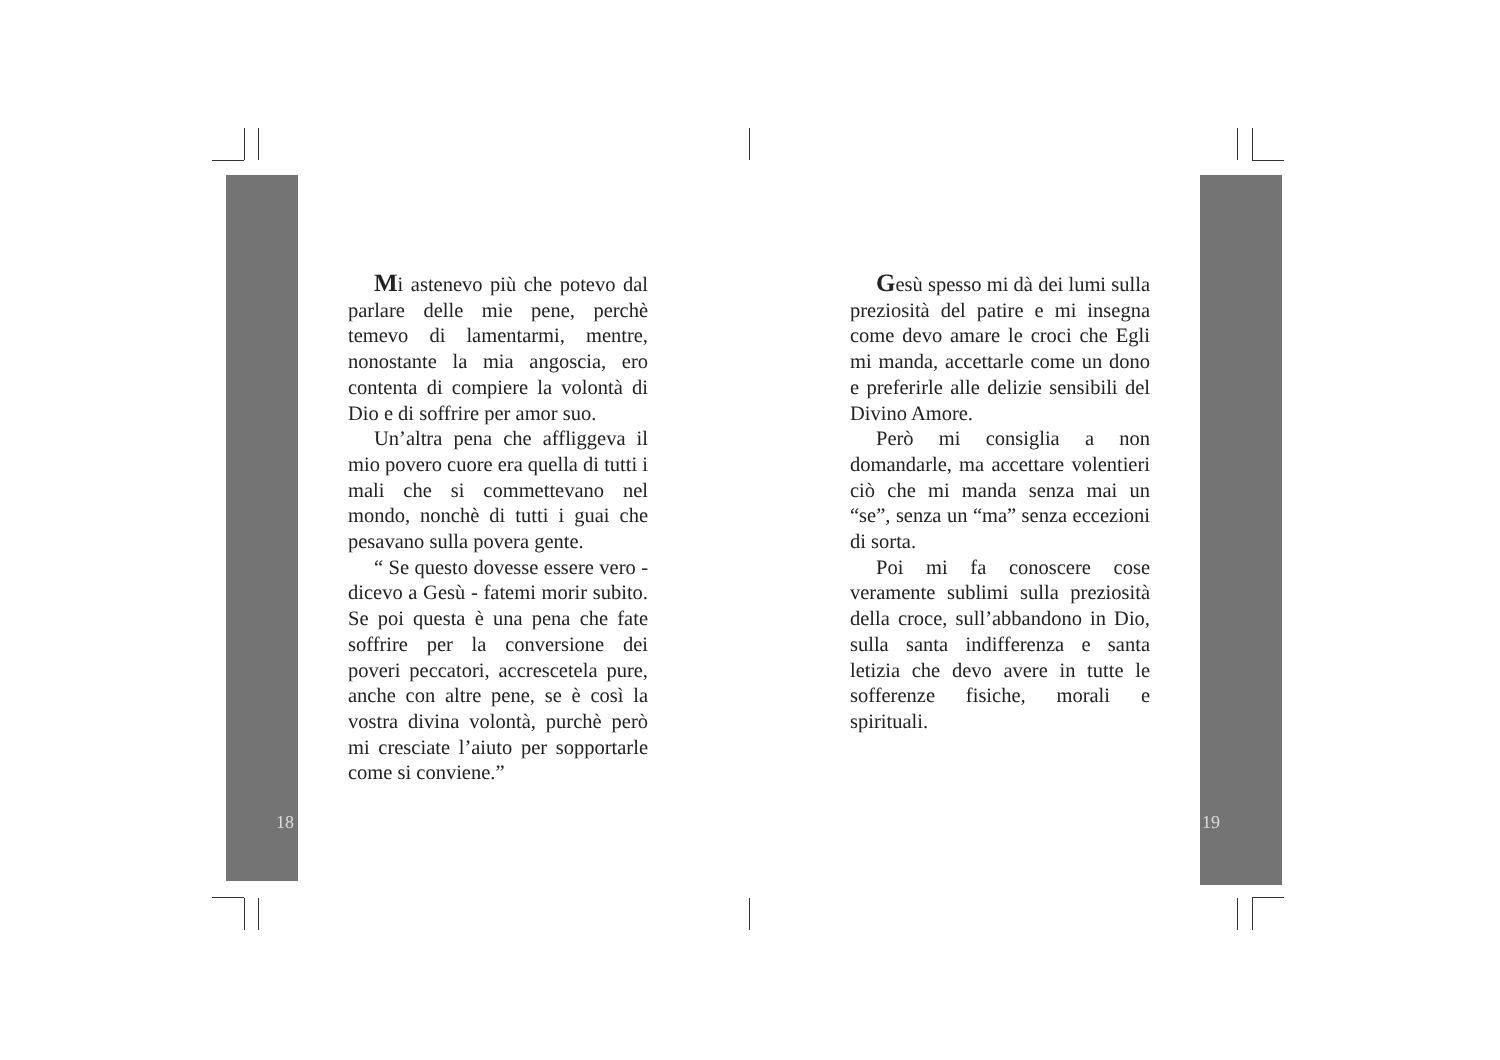Mi astenevo più che potevo dal parlare delle mie pene, perchè temevo di lamentarmi, mentre, nonostante la mia angoscia, ero contenta di compiere la volontà di Dio e di soffrire per amor suo.
Un’altra pena che affliggeva il mio povero cuore era quella di tutti i mali che si commettevano nel mondo, nonchè di tutti i guai che pesavano sulla povera gente.
“ Se questo dovesse essere vero - dicevo a Gesù - fatemi morir subito. Se poi questa è una pena che fate soffrire per la conversione dei poveri peccatori, accrescetela pure, anche con altre pene, se è così la vostra divina volontà, purchè però mi cresciate l’aiuto per sopportarle come si conviene.”
18
Gesù spesso mi dà dei lumi sulla preziosità del patire e mi insegna come devo amare le croci che Egli mi manda, accettarle come un dono e preferirle alle delizie sensibili del Divino Amore.
Però mi consiglia a non domandarle, ma accettare volentieri ciò che mi manda senza mai un “se”, senza un “ma” senza eccezioni di sorta.
Poi mi fa conoscere cose veramente sublimi sulla preziosità della croce, sull’abbandono in Dio, sulla santa indifferenza e santa letizia che devo avere in tutte le sofferenze fisiche, morali e spirituali.
19